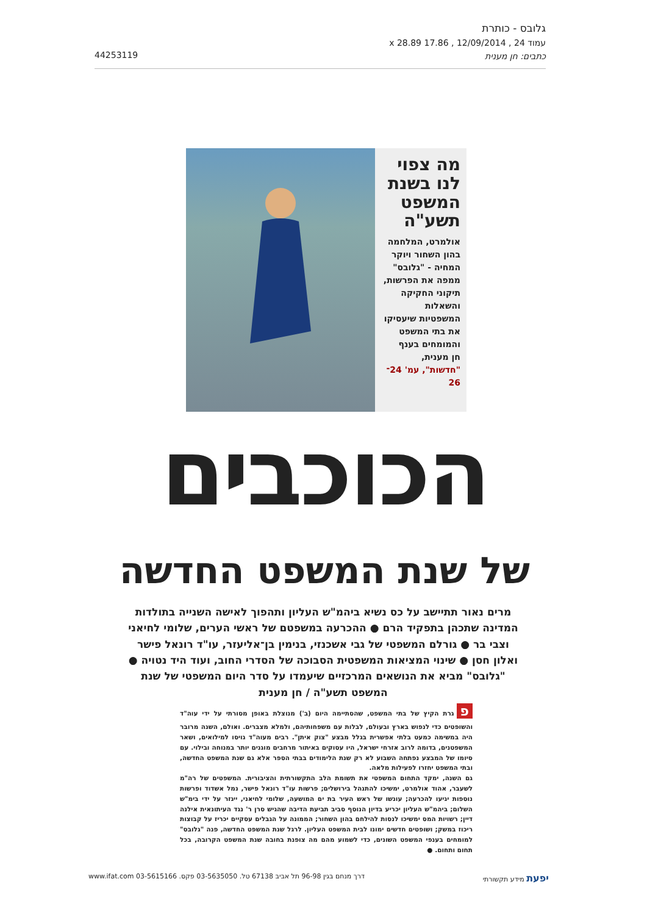גלובס - כותרת
עמוד 24 , 12/09/2014 , 17.86 x 28.89
כתבים: חן מענית
44253119
מה צפוי לנו בשנת המשפט תשע"ה
אולמרט, המלחמה בהון השחור ויוקר המחיה - "גלובס" ממפה את הפרשות, תיקוני החקיקה והשאלות המשפטיות שיעסיקו את בתי המשפט והמומחים בענף
חן מענית, "חדשות", עמ' 24־26
הכוכבים
של שנת המשפט החדשה
מרים נאור תתיישב על כס נשיא ביהמ"ש העליון ותהפוך לאישה השנייה בתולדות המדינה שתכהן בתפקיד הרם ● ההכרעה במשפטם של ראשי הערים, שלומי לחיאני וצבי בר ● גורלם המשפטי של גבי אשכנזי, בנימין בן־אליעזר, עו"ד רונאל פישר ואלון חסן ● שינוי המציאות המשפטית הסבוכה של הסדרי החוב, ועוד היד נטויה ● "גלובס" מביא את הנושאים המרכזיים שיעמדו על סדר היום המשפטי של שנת המשפט תשע"ה / חן מענית
פגרת הקיץ של בתי המשפט, שהסתיימה היום (ב') מנוצלת באופן מסורתי על ידי עוה"ד והשופטים כדי לנפוש בארץ ובעולם, לבלות עם משפחותיהם, ולמלא מצברים. ואולם, השנה מרובר היה במשימה כמעט בלתי אפשרית בגלל מבצע "צוק איתן". רבים מעוה"ד גויסו למילואים, ושאר המשפטנים, בדומה לרוב אזרחי ישראל, היו עסוקים באיתור מרחבים מוגנים יותר במנוחה ובילוי. עם סיומו של המבצע נפתחה השבוע לא רק שנת הלימודים בבתי הספר אלא גם שנת המשפט החדשה, ובתי המשפט יחזרו לפעילות מלאה.
גם השנה, ימקד התחום המשפטי את תשומת הלב התקשורתית והציבורית. המשפטים של רה"מ לשעבר, אהוד אולמרט, ימשיכו להתנהל בירושלים; פרשות עו"ד רונאל פישר, נמל אשדוד ופרשות נוספות יגיעו להכרעה; עונשו של ראש העיר בת ים המושעה, שלומי לחיאני, ייגזר על ידי בימ"ש השלום; ביהמ"ש העליון יכריע בדיון הנוסף סביב תביעת הדיבה שהגיש סרן ר' נגד העיתונאית אילנה דיין; רשויות המס ימשיכו לנסות להילחם בהון השחור; הממונה על הגבלים עסקיים יכריז על קבוצות ריכוז במשק; ושופטים חדשים ימונו לבית המשפט העליון. לרגל שנת המשפט החדשה, פנה "גלובס" למומחים בענפי המשפט השונים, כדי לשמוע מהם מה צופנת בחובה שנת המשפט הקרובה, בכל תחום ותחום. ●
יפעת מידע תקשורתי דרך מנחם בגין 96-98 תל אביב 67138 טל. 03-5635050 פקס. 03-5615166 www.ifat.com